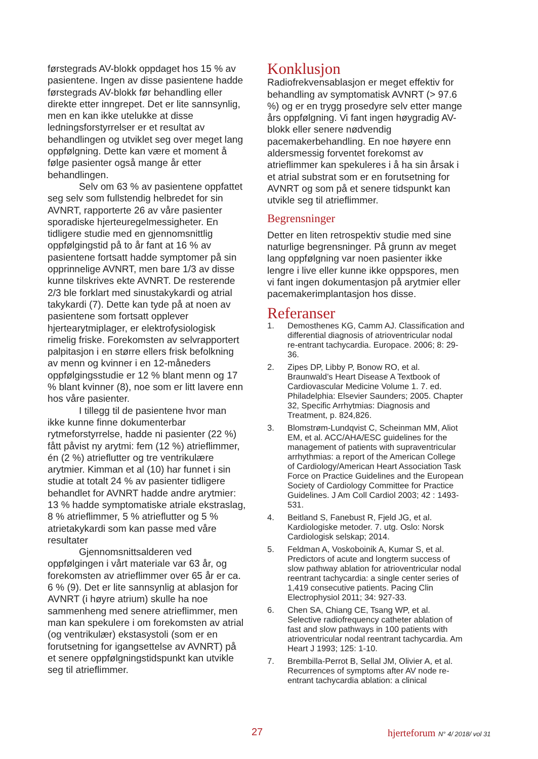førstegrads AV-blokk oppdaget hos 15 % av pasientene. Ingen av disse pasientene hadde førstegrads AV-blokk før behandling eller direkte etter inngrepet. Det er lite sannsynlig, men en kan ikke utelukke at disse ledningsforstyrrelser er et resultat av behandlingen og utviklet seg over meget lang oppfølgning. Dette kan være et moment å følge pasienter også mange år etter behandlingen.
Selv om 63 % av pasientene oppfattet seg selv som fullstendig helbredet for sin AVNRT, rapporterte 26 av våre pasienter sporadiske hjerteuregelmessigheter. En tidligere studie med en gjennomsnittlig oppfølgingstid på to år fant at 16 % av pasientene fortsatt hadde symptomer på sin opprinnelige AVNRT, men bare 1/3 av disse kunne tilskrives ekte AVNRT. De resterende 2/3 ble forklart med sinustakykardi og atrial takykardi (7). Dette kan tyde på at noen av pasientene som fortsatt opplever hjertearytmiplager, er elektrofysiologisk rimelig friske. Forekomsten av selvrapportert palpitasjon i en større ellers frisk befolkning av menn og kvinner i en 12-måneders oppfølgingsstudie er 12 % blant menn og 17 % blant kvinner (8), noe som er litt lavere enn hos våre pasienter.
I tillegg til de pasientene hvor man ikke kunne finne dokumenterbar rytmeforstyrrelse, hadde ni pasienter (22 %) fått påvist ny arytmi: fem (12 %) atrieflimmer, én (2 %) atrieflutter og tre ventrikulære arytmier. Kimman et al (10) har funnet i sin studie at totalt 24 % av pasienter tidligere behandlet for AVNRT hadde andre arytmier: 13 % hadde symptomatiske atriale ekstraslag, 8 % atrieflimmer, 5 % atrieflutter og 5 % atrietakykardi som kan passe med våre resultater
Gjennomsnittsalderen ved oppfølgingen i vårt materiale var 63 år, og forekomsten av atrieflimmer over 65 år er ca. 6 % (9). Det er lite sannsynlig at ablasjon for AVNRT (i høyre atrium) skulle ha noe sammenheng med senere atrieflimmer, men man kan spekulere i om forekomsten av atrial (og ventrikulær) ekstasystoli (som er en forutsetning for igangsettelse av AVNRT) på et senere oppfølgningstidspunkt kan utvikle seg til atrieflimmer.
Konklusjon
Radiofrekvensablasjon er meget effektiv for behandling av symptomatisk AVNRT (> 97.6 %) og er en trygg prosedyre selv etter mange års oppfølgning. Vi fant ingen høygradig AV-blokk eller senere nødvendig pacemakerbehandling. En noe høyere enn aldersmessig forventet forekomst av atrieflimmer kan spekuleres i å ha sin årsak i et atrial substrat som er en forutsetning for AVNRT og som på et senere tidspunkt kan utvikle seg til atrieflimmer.
Begrensninger
Detter en liten retrospektiv studie med sine naturlige begrensninger. På grunn av meget lang oppfølgning var noen pasienter ikke lengre i live eller kunne ikke oppspores, men vi fant ingen dokumentasjon på arytmier eller pacemakerimplantasjon hos disse.
Referanser
1. Demosthenes KG, Camm AJ. Classification and differential diagnosis of atrioventricular nodal re-entrant tachycardia. Europace. 2006; 8: 29-36.
2. Zipes DP, Libby P, Bonow RO, et al. Braunwald’s Heart Disease A Textbook of Cardiovascular Medicine Volume 1. 7. ed. Philadelphia: Elsevier Saunders; 2005. Chapter 32, Specific Arrhytmias: Diagnosis and Treatment, p. 824,826.
3. Blomstrøm-Lundqvist C, Scheinman MM, Aliot EM, et al. ACC/AHA/ESC guidelines for the management of patients with supraventricular arrhythmias: a report of the American College of Cardiology/American Heart Association Task Force on Practice Guidelines and the European Society of Cardiology Committee for Practice Guidelines. J Am Coll Cardiol 2003; 42 : 1493-531.
4. Beitland S, Fanebust R, Fjeld JG, et al. Kardiologiske metoder. 7. utg. Oslo: Norsk Cardiologisk selskap; 2014.
5. Feldman A, Voskoboinik A, Kumar S, et al. Predictors of acute and longterm success of slow pathway ablation for atrioventricular nodal reentrant tachycardia: a single center series of 1,419 consecutive patients. Pacing Clin Electrophysiol 2011; 34: 927-33.
6. Chen SA, Chiang CE, Tsang WP, et al. Selective radiofrequency catheter ablation of fast and slow pathways in 100 patients with atrioventricular nodal reentrant tachycardia. Am Heart J 1993; 125: 1-10.
7. Brembilla-Perrot B, Sellal JM, Olivier A, et al. Recurrences of symptoms after AV node re-entrant tachycardia ablation: a clinical
27 hjerteforum N° 4/ 2018/ vol 31